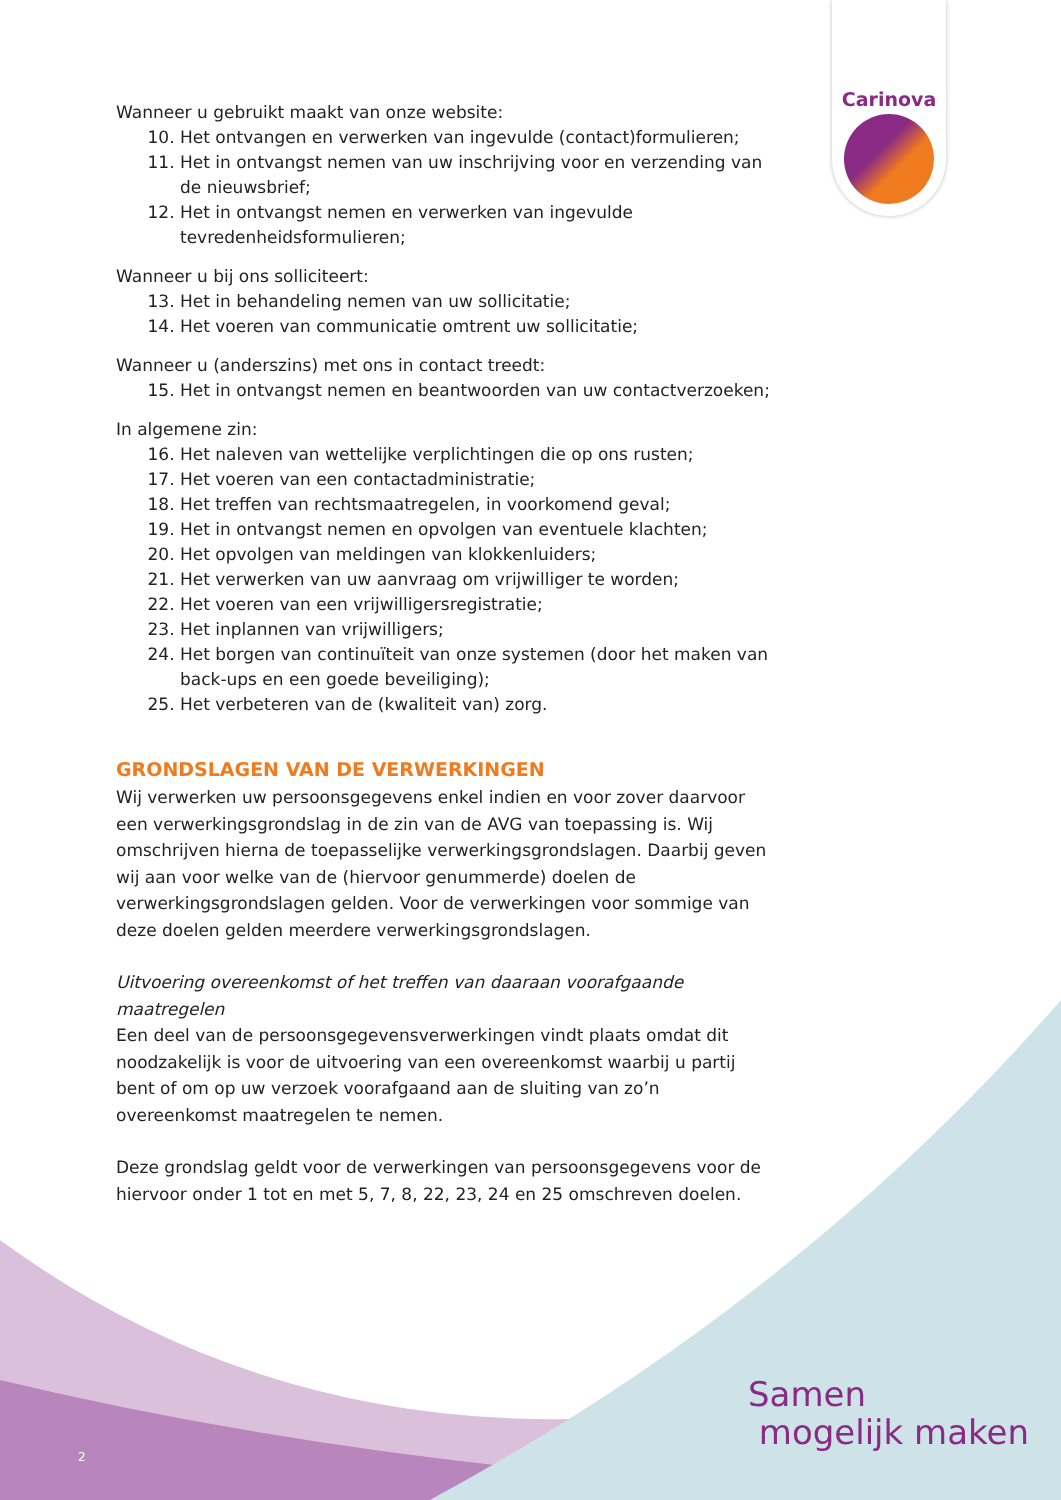Carinova
Wanneer u gebruikt maakt van onze website:
10. Het ontvangen en verwerken van ingevulde (contact)formulieren;
11. Het in ontvangst nemen van uw inschrijving voor en verzending van de nieuwsbrief;
12. Het in ontvangst nemen en verwerken van ingevulde tevredenheidsformulieren;
Wanneer u bij ons solliciteert:
13. Het in behandeling nemen van uw sollicitatie;
14. Het voeren van communicatie omtrent uw sollicitatie;
Wanneer u (anderszins) met ons in contact treedt:
15. Het in ontvangst nemen en beantwoorden van uw contactverzoeken;
In algemene zin:
16. Het naleven van wettelijke verplichtingen die op ons rusten;
17. Het voeren van een contactadministratie;
18. Het treffen van rechtsmaatregelen, in voorkomend geval;
19. Het in ontvangst nemen en opvolgen van eventuele klachten;
20. Het opvolgen van meldingen van klokkenluiders;
21. Het verwerken van uw aanvraag om vrijwilliger te worden;
22. Het voeren van een vrijwilligersregistratie;
23. Het inplannen van vrijwilligers;
24. Het borgen van continuïteit van onze systemen (door het maken van back-ups en een goede beveiliging);
25. Het verbeteren van de (kwaliteit van) zorg.
GRONDSLAGEN VAN DE VERWERKINGEN
Wij verwerken uw persoonsgegevens enkel indien en voor zover daarvoor een verwerkingsgrondslag in de zin van de AVG van toepassing is. Wij omschrijven hierna de toepasselijke verwerkingsgrondslagen. Daarbij geven wij aan voor welke van de (hiervoor genummerde) doelen de verwerkingsgrondslagen gelden. Voor de verwerkingen voor sommige van deze doelen gelden meerdere verwerkingsgrondslagen.
Uitvoering overeenkomst of het treffen van daaraan voorafgaande maatregelen
Een deel van de persoonsgegevensverwerkingen vindt plaats omdat dit noodzakelijk is voor de uitvoering van een overeenkomst waarbij u partij bent of om op uw verzoek voorafgaand aan de sluiting van zo’n overeenkomst maatregelen te nemen.
Deze grondslag geldt voor de verwerkingen van persoonsgegevens voor de hiervoor onder 1 tot en met 5, 7, 8, 22, 23, 24 en 25 omschreven doelen.
Samen
mogelijk maken
2